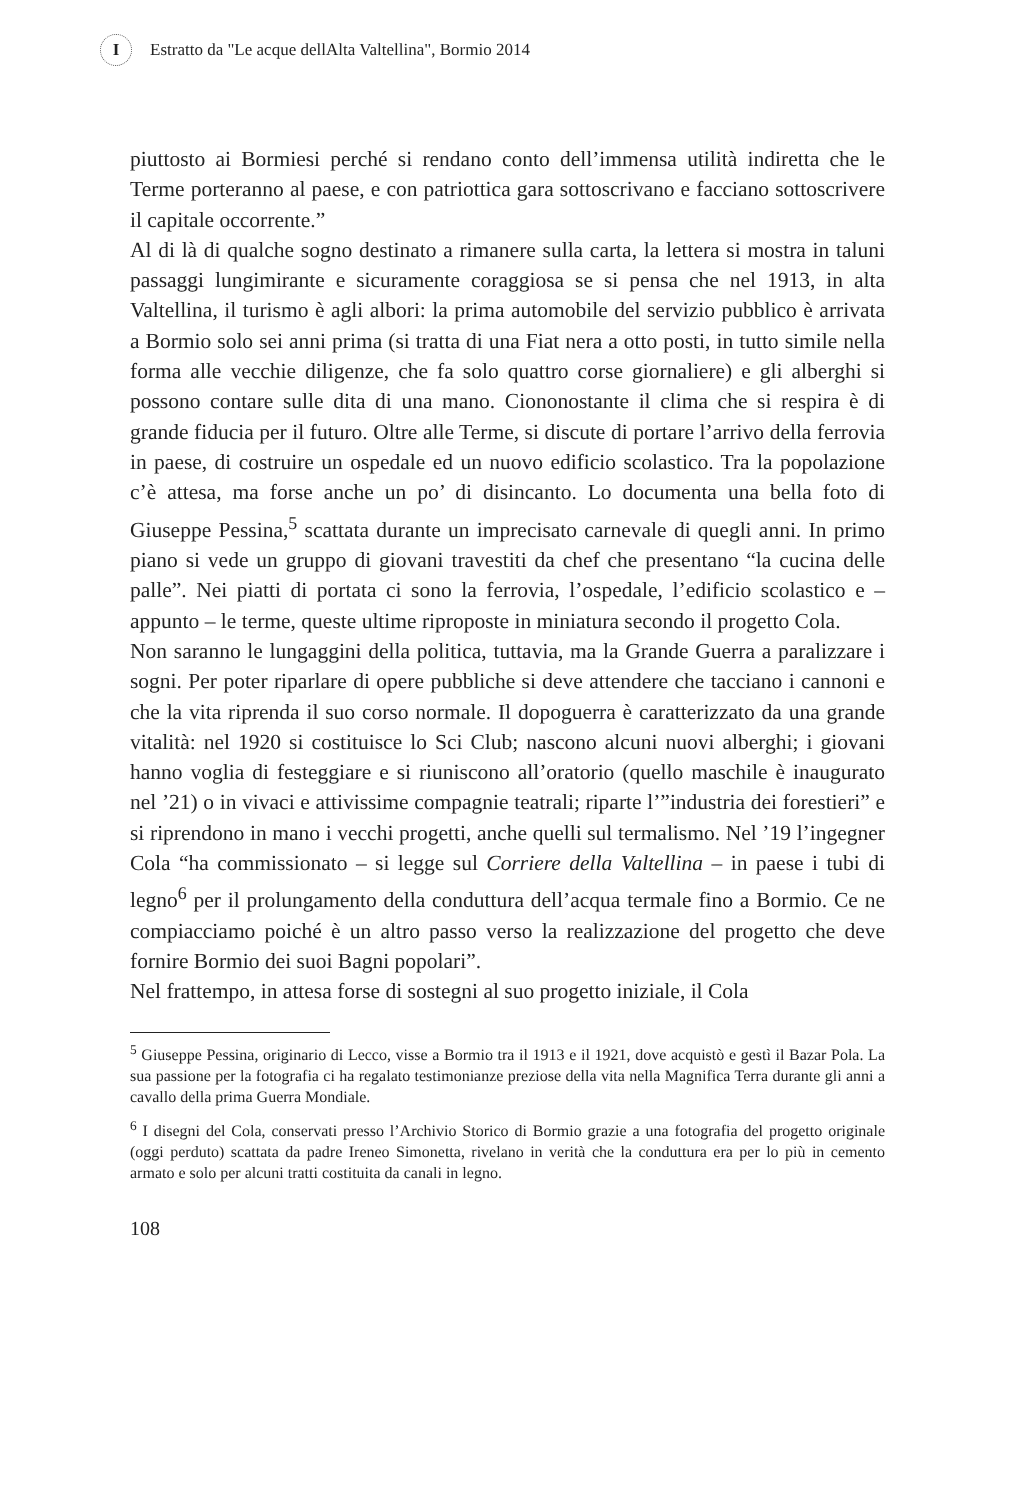I Estratto da "Le acque dellAlta Valtellina", Bormio 2014
piuttosto ai Bormiesi perché si rendano conto dell’immensa utilità indiretta che le Terme porteranno al paese, e con patriottica gara sottoscrivano e facciano sottoscrivere il capitale occorrente.”
Al di là di qualche sogno destinato a rimanere sulla carta, la lettera si mostra in taluni passaggi lungimirante e sicuramente coraggiosa se si pensa che nel 1913, in alta Valtellina, il turismo è agli albori: la prima automobile del servizio pubblico è arrivata a Bormio solo sei anni prima (si tratta di una Fiat nera a otto posti, in tutto simile nella forma alle vecchie diligenze, che fa solo quattro corse giornaliere) e gli alberghi si possono contare sulle dita di una mano. Ciononostante il clima che si respira è di grande fiducia per il futuro. Oltre alle Terme, si discute di portare l’arrivo della ferrovia in paese, di costruire un ospedale ed un nuovo edificio scolastico. Tra la popolazione c’è attesa, ma forse anche un po’ di disincanto. Lo documenta una bella foto di Giuseppe Pessina,<sup>5</sup> scattata durante un imprecisato carnevale di quegli anni. In primo piano si vede un gruppo di giovani travestiti da chef che presentano “la cucina delle palle”. Nei piatti di portata ci sono la ferrovia, l’ospedale, l’edificio scolastico e – appunto – le terme, queste ultime riproposte in miniatura secondo il progetto Cola.
Non saranno le lungaggini della politica, tuttavia, ma la Grande Guerra a paralizzare i sogni. Per poter riparlare di opere pubbliche si deve attendere che tacciano i cannoni e che la vita riprenda il suo corso normale. Il dopoguerra è caratterizzato da una grande vitalità: nel 1920 si costituisce lo Sci Club; nascono alcuni nuovi alberghi; i giovani hanno voglia di festeggiare e si riuniscono all’oratorio (quello maschile è inaugurato nel ’21) o in vivaci e attivissime compagnie teatrali; riparte l’”industria dei forestieri” e si riprendono in mano i vecchi progetti, anche quelli sul termalismo. Nel ’19 l’ingegner Cola “ha commissionato – si legge sul Corriere della Valtellina – in paese i tubi di legno<sup>6</sup> per il prolungamento della conduttura dell’acqua termale fino a Bormio. Ce ne compiacciamo poiché è un altro passo verso la realizzazione del progetto che deve fornire Bormio dei suoi Bagni popolari”.
Nel frattempo, in attesa forse di sostegni al suo progetto iniziale, il Cola
<sup>5</sup> Giuseppe Pessina, originario di Lecco, visse a Bormio tra il 1913 e il 1921, dove acquistò e gestì il Bazar Pola. La sua passione per la fotografia ci ha regalato testimonianze preziose della vita nella Magnifica Terra durante gli anni a cavallo della prima Guerra Mondiale.
<sup>6</sup> I disegni del Cola, conservati presso l’Archivio Storico di Bormio grazie a una fotografia del progetto originale (oggi perduto) scattata da padre Ireneo Simonetta, rivelano in verità che la conduttura era per lo più in cemento armato e solo per alcuni tratti costituita da canali in legno.
108